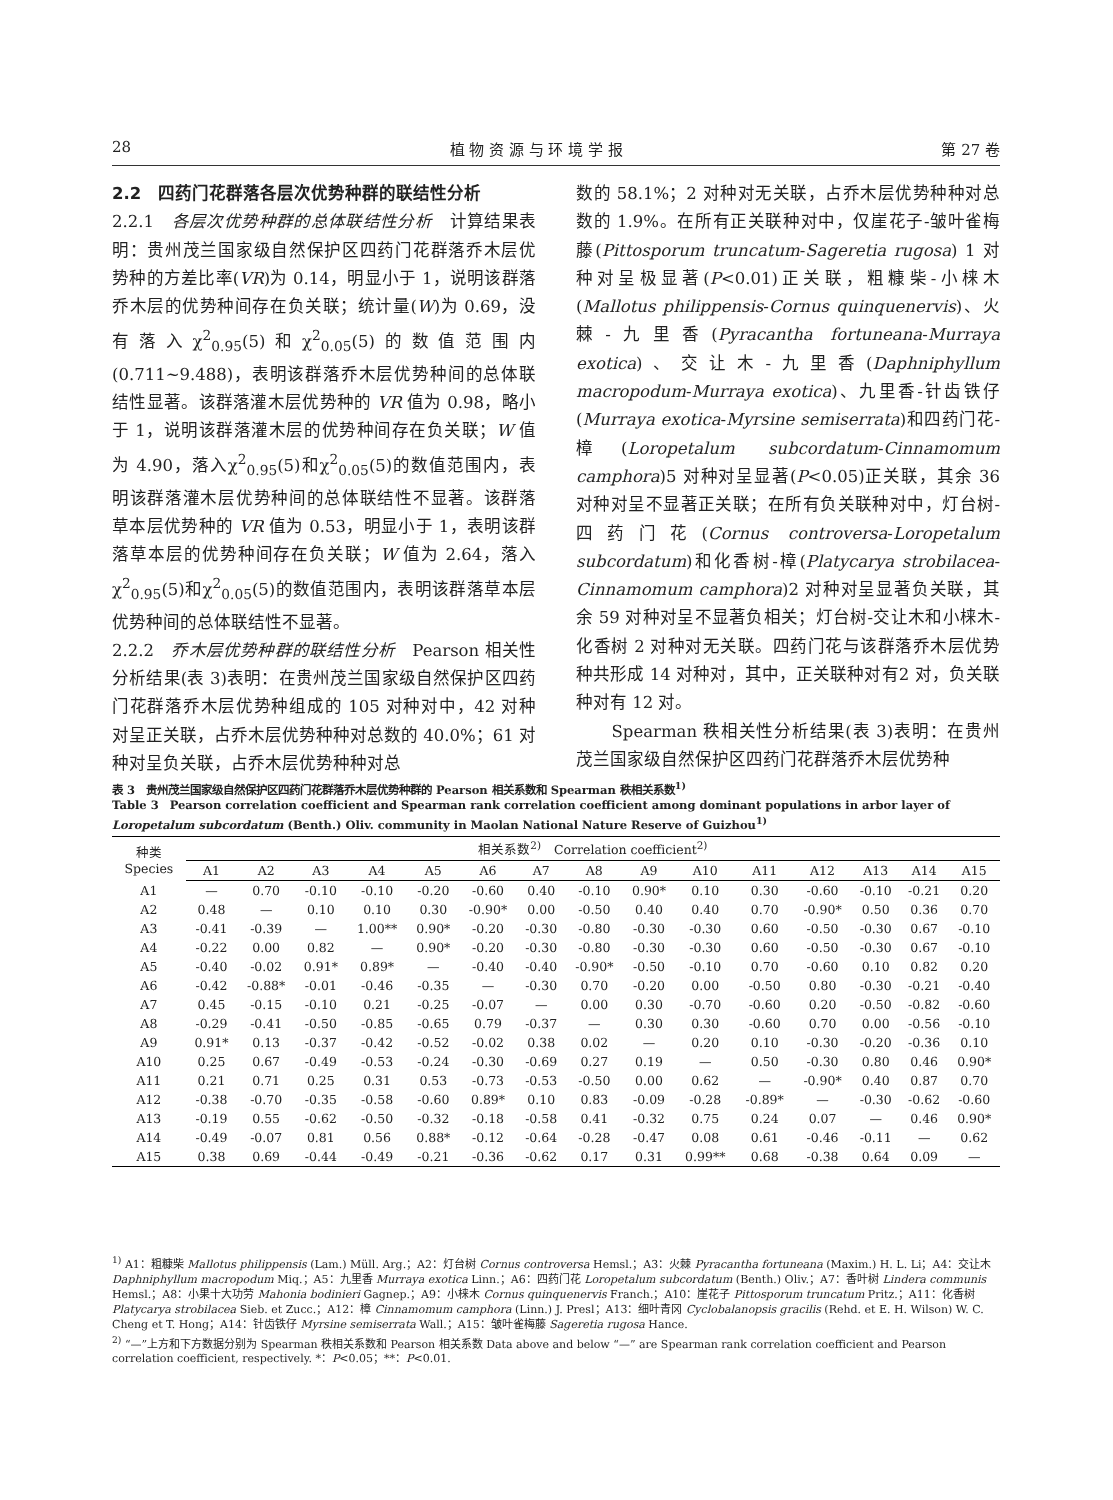28 植 物 资 源 与 环 境 学 报 第 27 卷
2.2　四药门花群落各层次优势种群的联结性分析
2.2.1　各层次优势种群的总体联结性分析　计算结果表明：贵州茂兰国家级自然保护区四药门花群落乔木层优势种的方差比率(VR)为 0.14，明显小于 1，说明该群落乔木层的优势种间存在负关联；统计量(W)为 0.69，没有落入χ<sup>2</sup><sub>0.95</sub>(5)和χ<sup>2</sup><sub>0.05</sub>(5)的数值范围内(0.711~9.488)，表明该群落乔木层优势种间的总体联结性显著。该群落灌木层优势种的 VR 值为 0.98，略小于 1，说明该群落灌木层的优势种间存在负关联；W 值为 4.90，落入χ<sup>2</sup><sub>0.95</sub>(5)和χ<sup>2</sup><sub>0.05</sub>(5)的数值范围内，表明该群落灌木层优势种间的总体联结性不显著。该群落草本层优势种的 VR 值为 0.53，明显小于 1，表明该群落草本层的优势种间存在负关联；W 值为 2.64，落入χ<sup>2</sup><sub>0.95</sub>(5)和χ<sup>2</sup><sub>0.05</sub>(5)的数值范围内，表明该群落草本层优势种间的总体联结性不显著。
2.2.2　乔木层优势种群的联结性分析　Pearson 相关性分析结果(表 3)表明：在贵州茂兰国家级自然保护区四药门花群落乔木层优势种组成的 105 对种对中，42 对种对呈正关联，占乔木层优势种种对总数的 40.0%；61 对种对呈负关联，占乔木层优势种种对总
数的 58.1%；2 对种对无关联，占乔木层优势种种对总数的 1.9%。在所有正关联种对中，仅崖花子-皱叶雀梅藤(Pittosporum truncatum-Sageretia rugosa) 1 对种对呈极显著(P<0.01)正关联，粗糠柴-小梾木(Mallotus philippensis-Cornus quinquenervis)、火棘-九里香(Pyracantha fortuneana-Murraya exotica)、交让木-九里香(Daphniphyllum macropodum-Murraya exotica)、九里香-针齿铁仔(Murraya exotica-Myrsine semiserrata)和四药门花-樟(Loropetalum subcordatum-Cinnamomum camphora)5 对种对呈显著(P<0.05)正关联，其余 36 对种对呈不显著正关联；在所有负关联种对中，灯台树-四药门花(Cornus controversa-Loropetalum subcordatum)和化香树-樟(Platycarya strobilacea-Cinnamomum camphora)2 对种对呈显著负关联，其余 59 对种对呈不显著负相关；灯台树-交让木和小梾木-化香树 2 对种对无关联。四药门花与该群落乔木层优势种共形成 14 对种对，其中，正关联种对有2 对，负关联种对有 12 对。
　　Spearman 秩相关性分析结果(表 3)表明：在贵州茂兰国家级自然保护区四药门花群落乔木层优势种
表 3　贵州茂兰国家级自然保护区四药门花群落乔木层优势种群的 Pearson 相关系数和 Spearman 秩相关系数<sup>1)</sup>
Table 3　Pearson correlation coefficient and Spearman rank correlation coefficient among dominant populations in arbor layer of Loropetalum subcordatum (Benth.) Oliv. community in Maolan National Nature Reserve of Guizhou<sup>1)</sup>
| 种类 Species | 相关系数<sup>2)</sup> Correlation coefficient<sup>2)</sup> | | | | | | | | | | | | | | |
| --- | --- | --- | --- | --- | --- | --- | --- | --- | --- | --- | --- | --- | --- | --- | --- |
| | A1 | A2 | A3 | A4 | A5 | A6 | A7 | A8 | A9 | A10 | A11 | A12 | A13 | A14 | A15 |
| A1 | — | 0.70 | -0.10 | -0.10 | -0.20 | -0.60 | 0.40 | -0.10 | 0.90* | 0.10 | 0.30 | -0.60 | -0.10 | -0.21 | 0.20 |
| A2 | 0.48 | — | 0.10 | 0.10 | 0.30 | -0.90* | 0.00 | -0.50 | 0.40 | 0.40 | 0.70 | -0.90* | 0.50 | 0.36 | 0.70 |
| A3 | -0.41 | -0.39 | — | 1.00** | 0.90* | -0.20 | -0.30 | -0.80 | -0.30 | -0.30 | 0.60 | -0.50 | -0.30 | 0.67 | -0.10 |
| A4 | -0.22 | 0.00 | 0.82 | — | 0.90* | -0.20 | -0.30 | -0.80 | -0.30 | -0.30 | 0.60 | -0.50 | -0.30 | 0.67 | -0.10 |
| A5 | -0.40 | -0.02 | 0.91* | 0.89* | — | -0.40 | -0.40 | -0.90* | -0.50 | -0.10 | 0.70 | -0.60 | 0.10 | 0.82 | 0.20 |
| A6 | -0.42 | -0.88* | -0.01 | -0.46 | -0.35 | — | -0.30 | 0.70 | -0.20 | 0.00 | -0.50 | 0.80 | -0.30 | -0.21 | -0.40 |
| A7 | 0.45 | -0.15 | -0.10 | 0.21 | -0.25 | -0.07 | — | 0.00 | 0.30 | -0.70 | -0.60 | 0.20 | -0.50 | -0.82 | -0.60 |
| A8 | -0.29 | -0.41 | -0.50 | -0.85 | -0.65 | 0.79 | -0.37 | — | 0.30 | 0.30 | -0.60 | 0.70 | 0.00 | -0.56 | -0.10 |
| A9 | 0.91* | 0.13 | -0.37 | -0.42 | -0.52 | -0.02 | 0.38 | 0.02 | — | 0.20 | 0.10 | -0.30 | -0.20 | -0.36 | 0.10 |
| A10 | 0.25 | 0.67 | -0.49 | -0.53 | -0.24 | -0.30 | -0.69 | 0.27 | 0.19 | — | 0.50 | -0.30 | 0.80 | 0.46 | 0.90* |
| A11 | 0.21 | 0.71 | 0.25 | 0.31 | 0.53 | -0.73 | -0.53 | -0.50 | 0.00 | 0.62 | — | -0.90* | 0.40 | 0.87 | 0.70 |
| A12 | -0.38 | -0.70 | -0.35 | -0.58 | -0.60 | 0.89* | 0.10 | 0.83 | -0.09 | -0.28 | -0.89* | — | -0.30 | -0.62 | -0.60 |
| A13 | -0.19 | 0.55 | -0.62 | -0.50 | -0.32 | -0.18 | -0.58 | 0.41 | -0.32 | 0.75 | 0.24 | 0.07 | — | 0.46 | 0.90* |
| A14 | -0.49 | -0.07 | 0.81 | 0.56 | 0.88* | -0.12 | -0.64 | -0.28 | -0.47 | 0.08 | 0.61 | -0.46 | -0.11 | — | 0.62 |
| A15 | 0.38 | 0.69 | -0.44 | -0.49 | -0.21 | -0.36 | -0.62 | 0.17 | 0.31 | 0.99** | 0.68 | -0.38 | 0.64 | 0.09 | — |
<sup>1)</sup> A1：粗糠柴 Mallotus philippensis (Lam.) Müll. Arg.；A2：灯台树 Cornus controversa Hemsl.；A3：火棘 Pyracantha fortuneana (Maxim.) H. L. Li；A4：交让木 Daphniphyllum macropodum Miq.；A5：九里香 Murraya exotica Linn.；A6：四药门花 Loropetalum subcordatum (Benth.) Oliv.；A7：香叶树 Lindera communis Hemsl.；A8：小果十大功劳 Mahonia bodinieri Gagnep.；A9：小梾木 Cornus quinquenervis Franch.；A10：崖花子 Pittosporum truncatum Pritz.；A11：化香树 Platycarya strobilacea Sieb. et Zucc.；A12：樟 Cinnamomum camphora (Linn.) J. Presl；A13：细叶青冈 Cyclobalanopsis gracilis (Rehd. et E. H. Wilson) W. C. Cheng et T. Hong；A14：针齿铁仔 Myrsine semiserrata Wall.；A15：皱叶雀梅藤 Sageretia rugosa Hance.
<sup>2)</sup> “—”上方和下方数据分别为 Spearman 秩相关系数和 Pearson 相关系数 Data above and below “—” are Spearman rank correlation coefficient and Pearson correlation coefficient, respectively. *：P<0.05；**：P<0.01.